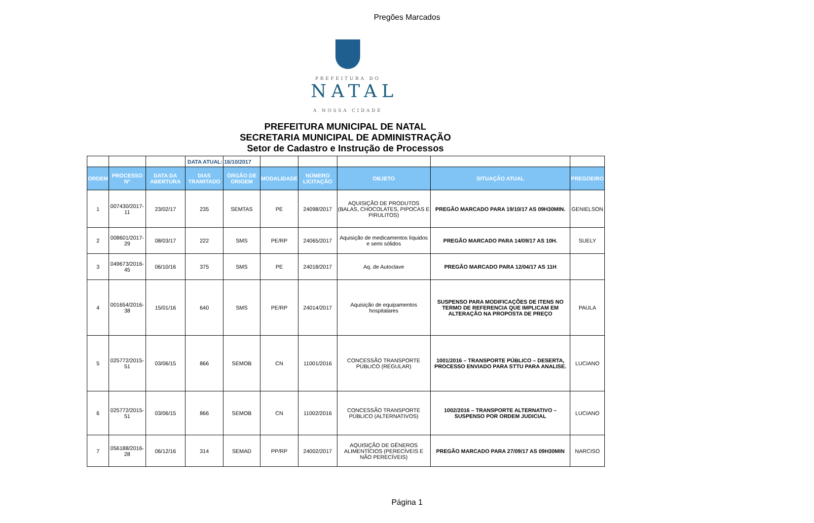Pregões Marcados
PREFEITURA DO
NATAL
A NOSSA CIDADE
PREFEITURA MUNICIPAL DE NATAL
SECRETARIA MUNICIPAL DE ADMINISTRAÇÃO
Setor de Cadastro e Instrução de Processos
| | | | DATA ATUAL: | 16/10/2017 | | | | | |
| ORDEM | PROCESSO Nº | DATA DA ABERTURA | DIAS TRAMITADO | ÓRGÃO DE ORIGEM | MODALIDADE | NÚMERO LICITAÇÃO | OBJETO | SITUAÇÃO ATUAL | PREGOEIRO |
| 1 | 007430/2017-11 | 23/02/17 | 235 | SEMTAS | PE | 24098/2017 | AQUISIÇÃO DE PRODUTOS (BALAS, CHOCOLATES, PIPOCAS E PIRULITOS) | PREGÃO MARCADO PARA 19/10/17 AS 09H30MIN. | GENIELSON |
| 2 | 008601/2017-29 | 08/03/17 | 222 | SMS | PE/RP | 24065/2017 | Aquisição de medicamentos líquidos e semi sólidos | PREGÃO MARCADO PARA 14/09/17 AS 10H. | SUELY |
| 3 | 049673/2016-45 | 06/10/16 | 375 | SMS | PE | 24018/2017 | Aq. de Autoclave | PREGÃO MARCADO PARA 12/04/17 AS 11H | |
| 4 | 001654/2016-38 | 15/01/16 | 640 | SMS | PE/RP | 24014/2017 | Aquisição de equipamentos hospitalares | SUSPENSO PARA MODIFICAÇÕES DE ITENS NO TERMO DE REFERENCIA QUE IMPLICAM EM ALTERAÇÃO NA PROPOSTA DE PREÇO | PAULA |
| 5 | 025772/2015-51 | 03/06/15 | 866 | SEMOB | CN | 11001/2016 | CONCESSÃO TRANSPORTE PÚBLICO (REGULAR) | 1001/2016 – TRANSPORTE PÚBLICO – DESERTA, PROCESSO ENVIADO PARA STTU PARA ANALISE. | LUCIANO |
| 6 | 025772/2015-51 | 03/06/15 | 866 | SEMOB | CN | 11002/2016 | CONCESSÃO TRANSPORTE PÚBLICO (ALTERNATIVOS) | 1002/2016 – TRANSPORTE ALTERNATIVO – SUSPENSO POR ORDEM JUDICIAL | LUCIANO |
| 7 | 056188/2016-28 | 06/12/16 | 314 | SEMAD | PP/RP | 24002/2017 | AQUISIÇÃO DE GÊNEROS ALIMENTÍCIOS (PERECÍVEIS E NÃO PERECÍVEIS) | PREGÃO MARCADO PARA 27/09/17 AS 09H30MIN | NARCISO |
Página 1